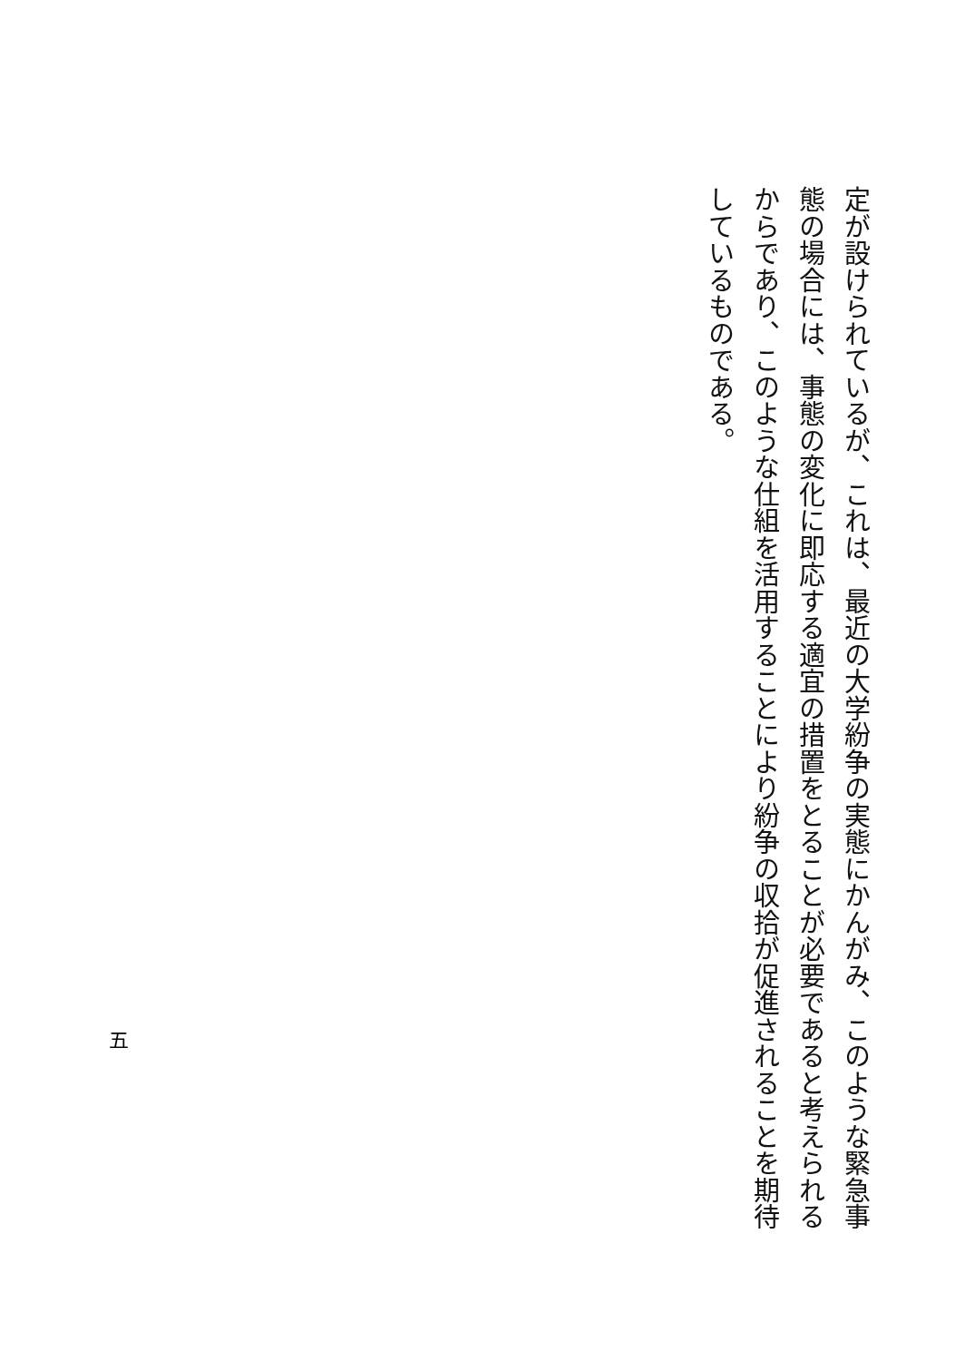定が設けられているが、これは、最近の大学紛争の実態にかんがみ、このような緊急事態の場合には、事態の変化に即応する適宜の措置をとることが必要であると考えられるからであり、このような仕組を活用することにより紛争の収拾が促進されることを期待しているものである。
五